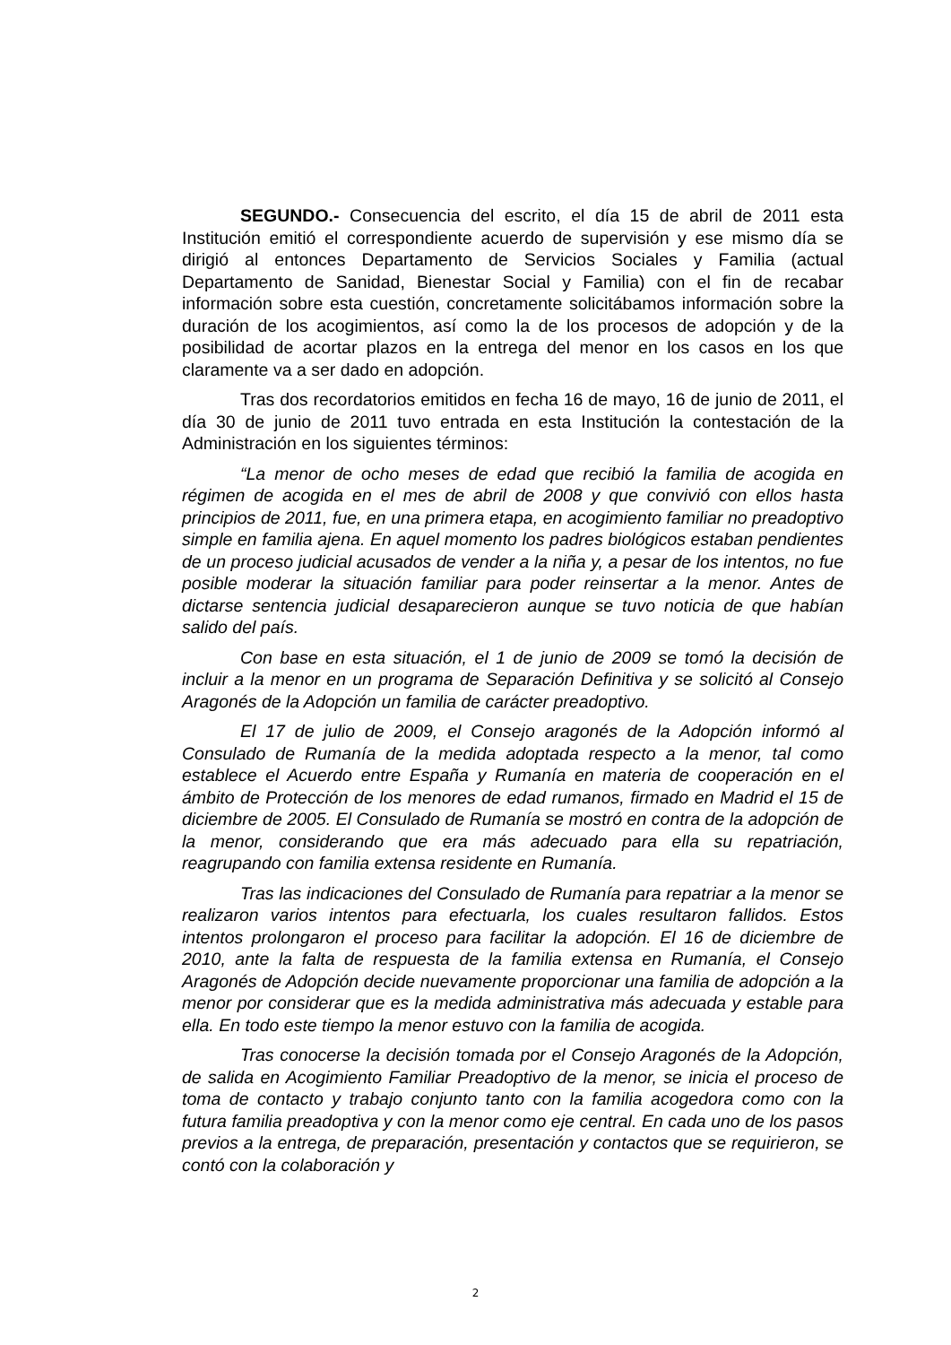SEGUNDO.- Consecuencia del escrito, el día 15 de abril de 2011 esta Institución emitió el correspondiente acuerdo de supervisión y ese mismo día se dirigió al entonces Departamento de Servicios Sociales y Familia (actual Departamento de Sanidad, Bienestar Social y Familia) con el fin de recabar información sobre esta cuestión, concretamente solicitábamos información sobre la duración de los acogimientos, así como la de los procesos de adopción y de la posibilidad de acortar plazos en la entrega del menor en los casos en los que claramente va a ser dado en adopción.
Tras dos recordatorios emitidos en fecha 16 de mayo, 16 de junio de 2011, el día 30 de junio de 2011 tuvo entrada en esta Institución la contestación de la Administración en los siguientes términos:
“La menor de ocho meses de edad que recibió la familia de acogida en régimen de acogida en el mes de abril de 2008 y que convivió con ellos hasta principios de 2011, fue, en una primera etapa, en acogimiento familiar no preadoptivo simple en familia ajena. En aquel momento los padres biológicos estaban pendientes de un proceso judicial acusados de vender a la niña y, a pesar de los intentos, no fue posible moderar la situación familiar para poder reinsertar a la menor. Antes de dictarse sentencia judicial desaparecieron aunque se tuvo noticia de que habían salido del país.
Con base en esta situación, el 1 de junio de 2009 se tomó la decisión de incluir a la menor en un programa de Separación Definitiva y se solicitó al Consejo Aragonés de la Adopción un familia de carácter preadoptivo.
El 17 de julio de 2009, el Consejo aragonés de la Adopción informó al Consulado de Rumanía de la medida adoptada respecto a la menor, tal como establece el Acuerdo entre España y Rumanía en materia de cooperación en el ámbito de Protección de los menores de edad rumanos, firmado en Madrid el 15 de diciembre de 2005. El Consulado de Rumanía se mostró en contra de la adopción de la menor, considerando que era más adecuado para ella su repatriación, reagrupando con familia extensa residente en Rumanía.
Tras las indicaciones del Consulado de Rumanía para repatriar a la menor se realizaron varios intentos para efectuarla, los cuales resultaron fallidos. Estos intentos prolongaron el proceso para facilitar la adopción. El 16 de diciembre de 2010, ante la falta de respuesta de la familia extensa en Rumanía, el Consejo Aragonés de Adopción decide nuevamente proporcionar una familia de adopción a la menor por considerar que es la medida administrativa más adecuada y estable para ella. En todo este tiempo la menor estuvo con la familia de acogida.
Tras conocerse la decisión tomada por el Consejo Aragonés de la Adopción, de salida en Acogimiento Familiar Preadoptivo de la menor, se inicia el proceso de toma de contacto y trabajo conjunto tanto con la familia acogedora como con la futura familia preadoptiva y con la menor como eje central. En cada uno de los pasos previos a la entrega, de preparación, presentación y contactos que se requirieron, se contó con la colaboración y
2